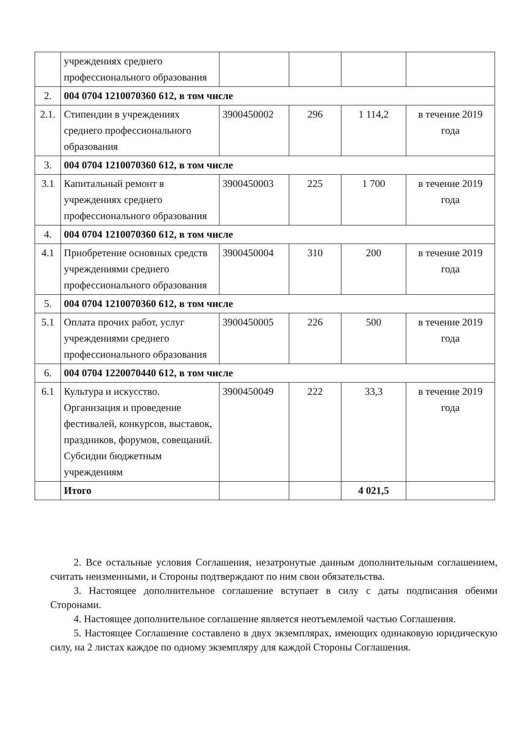| | учреждениях среднего профессионального образования | | | | |
| 2. | 004 0704 1210070360 612, в том числе | | | | |
| 2.1. | Стипендии в учреждениях среднего профессионального образования | 3900450002 | 296 | 1 114,2 | в течение 2019 года |
| 3. | 004 0704 1210070360 612, в том числе | | | | |
| 3.1 | Капитальный ремонт в учреждениях среднего профессионального образования | 3900450003 | 225 | 1 700 | в течение 2019 года |
| 4. | 004 0704 1210070360 612, в том числе | | | | |
| 4.1 | Приобретение основных средств учреждениями среднего профессионального образования | 3900450004 | 310 | 200 | в течение 2019 года |
| 5. | 004 0704 1210070360 612, в том числе | | | | |
| 5.1 | Оплата прочих работ, услуг учреждениями среднего профессионального образования | 3900450005 | 226 | 500 | в течение 2019 года |
| 6. | 004 0704 1220070440 612, в том числе | | | | |
| 6.1 | Культура и искусство. Организация и проведение фестивалей, конкурсов, выставок, праздников, форумов, совещаний. Субсидии бюджетным учреждениям | 3900450049 | 222 | 33,3 | в течение 2019 года |
| | Итого | | | 4 021,5 | |
2. Все остальные условия Соглашения, незатронутые данным дополнительным соглашением, считать неизменными, и Стороны подтверждают по ним свои обязательства.
3. Настоящее дополнительное соглашение вступает в силу с даты подписания обеими Сторонами.
4. Настоящее дополнительное соглашение является неотъемлемой частью Соглашения.
5. Настоящее Соглашение составлено в двух экземплярах, имеющих одинаковую юридическую силу, на 2 листах каждое по одному экземпляру для каждой Стороны Соглашения.